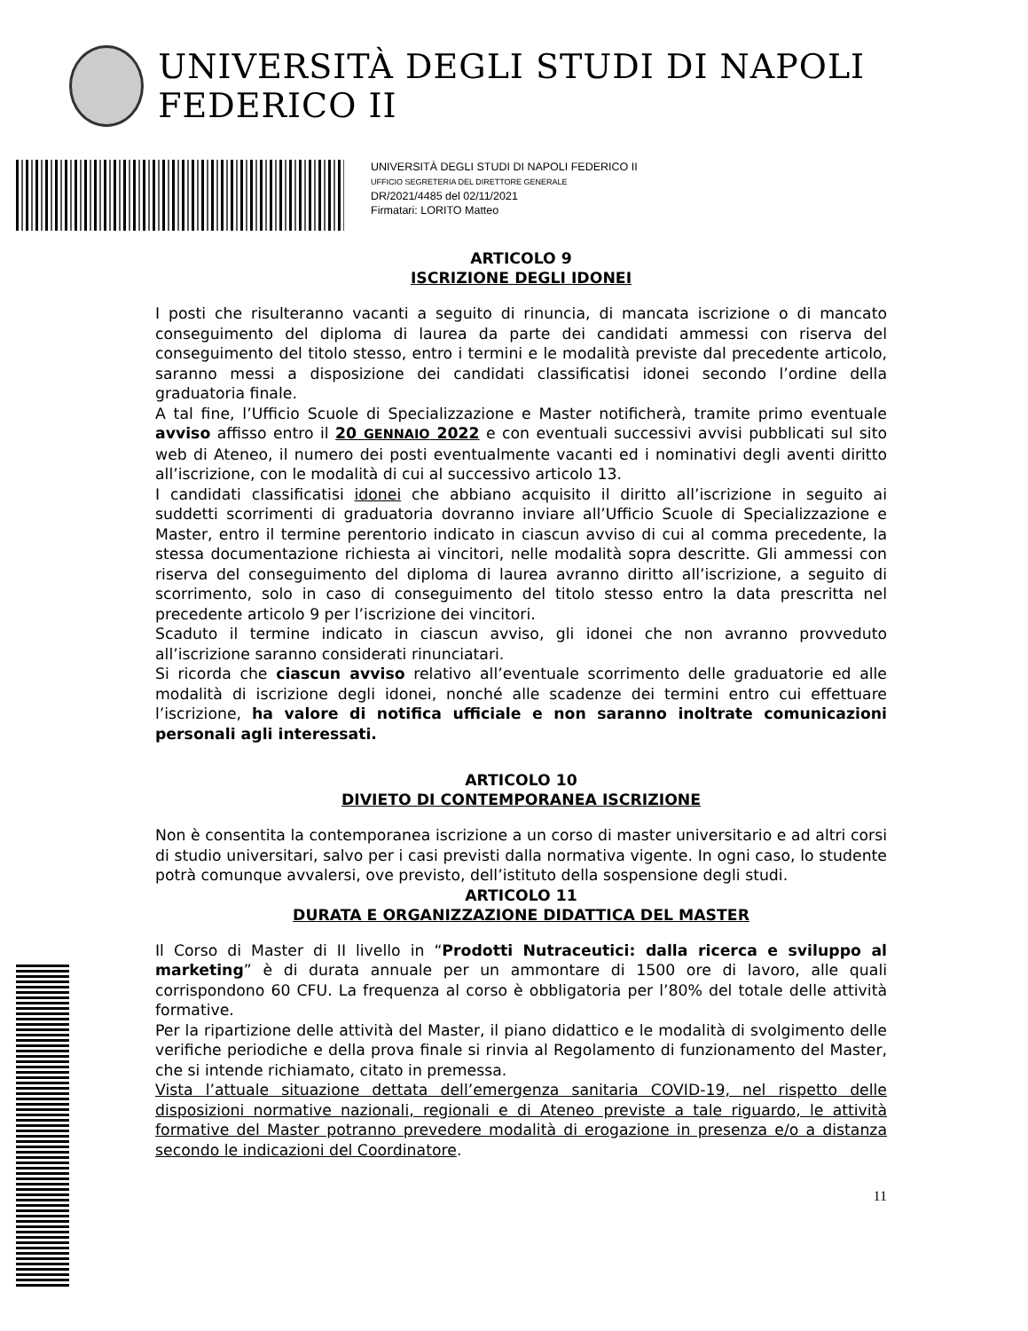UNIVERSITÀ DEGLI STUDI DI NAPOLI FEDERICO II
UNIVERSITÀ DEGLI STUDI DI NAPOLI FEDERICO II
UFFICIO SEGRETERIA DEL DIRETTORE GENERALE
DR/2021/4485 del 02/11/2021
Firmatari: LORITO Matteo
ARTICOLO 9
ISCRIZIONE DEGLI IDONEI
I posti che risulteranno vacanti a seguito di rinuncia, di mancata iscrizione o di mancato conseguimento del diploma di laurea da parte dei candidati ammessi con riserva del conseguimento del titolo stesso, entro i termini e le modalità previste dal precedente articolo, saranno messi a disposizione dei candidati classificatisi idonei secondo l’ordine della graduatoria finale.
A tal fine, l’Ufficio Scuole di Specializzazione e Master notificherà, tramite primo eventuale avviso affisso entro il 20 GENNAIO 2022 e con eventuali successivi avvisi pubblicati sul sito web di Ateneo, il numero dei posti eventualmente vacanti ed i nominativi degli aventi diritto all’iscrizione, con le modalità di cui al successivo articolo 13.
I candidati classificatisi idonei che abbiano acquisito il diritto all’iscrizione in seguito ai suddetti scorrimenti di graduatoria dovranno inviare all’Ufficio Scuole di Specializzazione e Master, entro il termine perentorio indicato in ciascun avviso di cui al comma precedente, la stessa documentazione richiesta ai vincitori, nelle modalità sopra descritte. Gli ammessi con riserva del conseguimento del diploma di laurea avranno diritto all’iscrizione, a seguito di scorrimento, solo in caso di conseguimento del titolo stesso entro la data prescritta nel precedente articolo 9 per l’iscrizione dei vincitori.
Scaduto il termine indicato in ciascun avviso, gli idonei che non avranno provveduto all’iscrizione saranno considerati rinunciatari.
Si ricorda che ciascun avviso relativo all’eventuale scorrimento delle graduatorie ed alle modalità di iscrizione degli idonei, nonché alle scadenze dei termini entro cui effettuare l’iscrizione, ha valore di notifica ufficiale e non saranno inoltrate comunicazioni personali agli interessati.
ARTICOLO 10
DIVIETO DI CONTEMPORANEA ISCRIZIONE
Non è consentita la contemporanea iscrizione a un corso di master universitario e ad altri corsi di studio universitari, salvo per i casi previsti dalla normativa vigente. In ogni caso, lo studente potrà comunque avvalersi, ove previsto, dell’istituto della sospensione degli studi.
ARTICOLO 11
DURATA E ORGANIZZAZIONE DIDATTICA DEL MASTER
Il Corso di Master di II livello in “Prodotti Nutraceutici: dalla ricerca e sviluppo al marketing” è di durata annuale per un ammontare di 1500 ore di lavoro, alle quali corrispondono 60 CFU. La frequenza al corso è obbligatoria per l’80% del totale delle attività formative.
Per la ripartizione delle attività del Master, il piano didattico e le modalità di svolgimento delle verifiche periodiche e della prova finale si rinvia al Regolamento di funzionamento del Master, che si intende richiamato, citato in premessa.
Vista l’attuale situazione dettata dell’emergenza sanitaria COVID-19, nel rispetto delle disposizioni normative nazionali, regionali e di Ateneo previste a tale riguardo, le attività formative del Master potranno prevedere modalità di erogazione in presenza e/o a distanza secondo le indicazioni del Coordinatore.
11